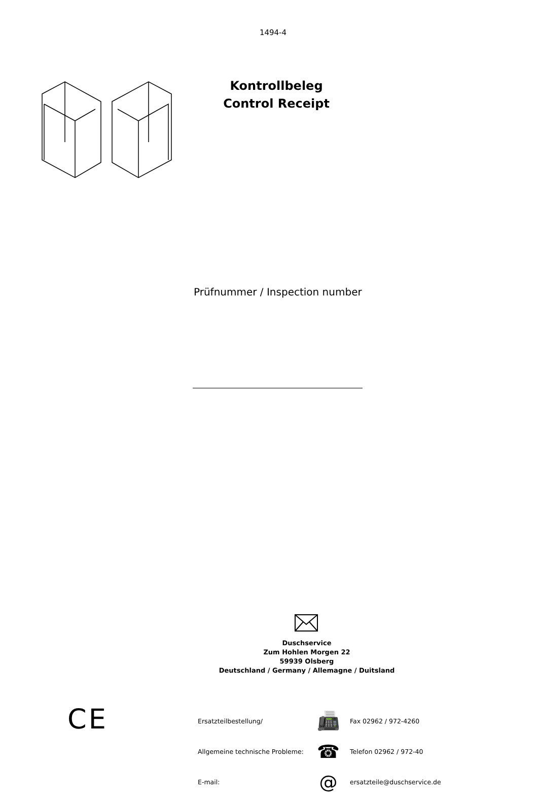1494-4
Kontrollbeleg
Control Receipt
Prüfnummer / Inspection number
Duschservice
Zum Hohlen Morgen 22
59939 Olsberg
Deutschland / Germany / Allemagne / Duitsland
CE
Ersatzteilbestellung/ 📠 Fax 02962 / 972-4260
Allgemeine technische Probleme: ☎ Telefon 02962 / 972-40
E-mail: @ ersatzteile@duschservice.de